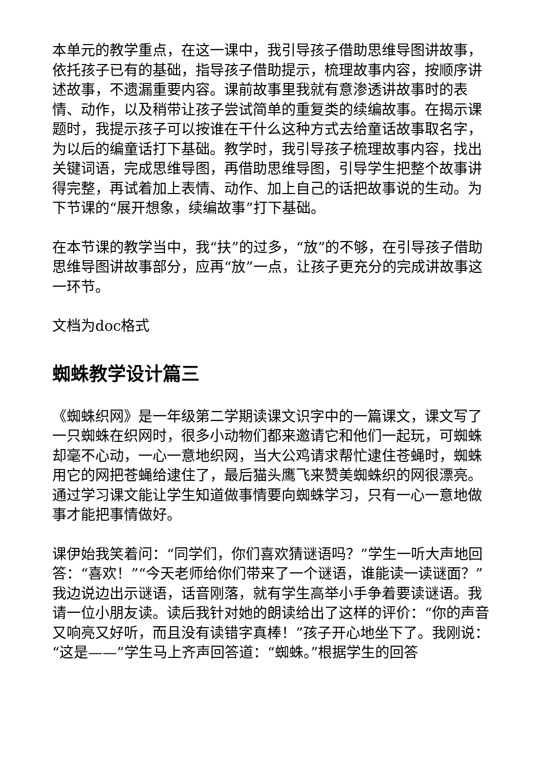本单元的教学重点，在这一课中，我引导孩子借助思维导图讲故事，依托孩子已有的基础，指导孩子借助提示，梳理故事内容，按顺序讲述故事，不遗漏重要内容。课前故事里我就有意渗透讲故事时的表情、动作，以及稍带让孩子尝试简单的重复类的续编故事。在揭示课题时，我提示孩子可以按谁在干什么这种方式去给童话故事取名字，为以后的编童话打下基础。教学时，我引导孩子梳理故事内容，找出关键词语，完成思维导图，再借助思维导图，引导学生把整个故事讲得完整，再试着加上表情、动作、加上自己的话把故事说的生动。为下节课的“展开想象，续编故事”打下基础。
在本节课的教学当中，我“扶”的过多，“放”的不够，在引导孩子借助思维导图讲故事部分，应再“放”一点，让孩子更充分的完成讲故事这一环节。
文档为doc格式
蜘蛛教学设计篇三
《蜘蛛织网》是一年级第二学期读课文识字中的一篇课文，课文写了一只蜘蛛在织网时，很多小动物们都来邀请它和他们一起玩，可蜘蛛却毫不心动，一心一意地织网，当大公鸡请求帮忙逮住苍蝇时，蜘蛛用它的网把苍蝇给逮住了，最后猫头鹰飞来赞美蜘蛛织的网很漂亮。通过学习课文能让学生知道做事情要向蜘蛛学习，只有一心一意地做事才能把事情做好。
课伊始我笑着问：“同学们，你们喜欢猜谜语吗？”学生一听大声地回答：“喜欢！”“今天老师给你们带来了一个谜语，谁能读一读谜面？”我边说边出示谜语，话音刚落，就有学生高举小手争着要读谜语。我请一位小朋友读。读后我针对她的朗读给出了这样的评价：“你的声音又响亮又好听，而且没有读错字真棒！”孩子开心地坐下了。我刚说：“这是——”学生马上齐声回答道：“蜘蛛。”根据学生的回答